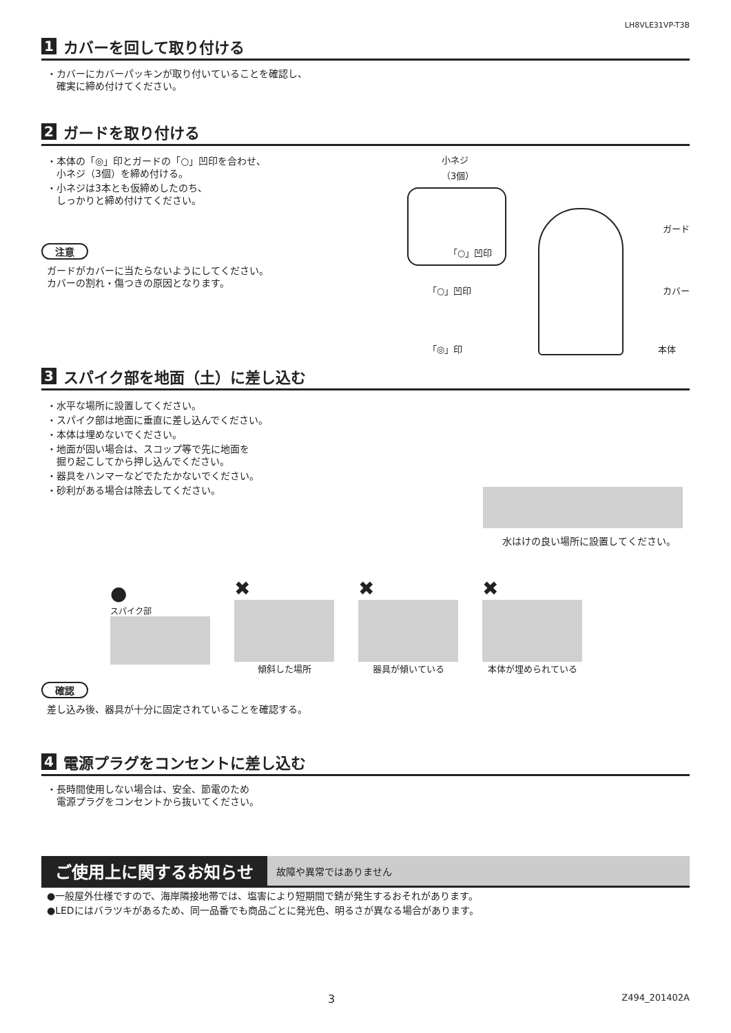LH8VLE31VP-T3B
1 カバーを回して取り付ける
・カバーにカバーパッキンが取り付いていることを確認し、
　確実に締め付けてください。
2 ガードを取り付ける
・本体の「◎」印とガードの「○」凹印を合わせ、
　小ネジ（3個）を締め付ける。
・小ネジは3本とも仮締めしたのち、
　しっかりと締め付けてください。
注意
ガードがカバーに当たらないようにしてください。
カバーの割れ・傷つきの原因となります。
小ネジ
（3個）
「○」凹印
ガード
「○」凹印 カバー
「◎」印 本体
3 スパイク部を地面（土）に差し込む
・水平な場所に設置してください。
・スパイク部は地面に垂直に差し込んでください。
・本体は埋めないでください。
・地面が固い場合は、スコップ等で先に地面を
　掘り起こしてから押し込んでください。
・器具をハンマーなどでたたかないでください。
・砂利がある場合は除去してください。
水はけの良い場所に設置してください。
●
スパイク部
✖
傾斜した場所
✖
器具が傾いている
✖
本体が埋められている
確認
差し込み後、器具が十分に固定されていることを確認する。
4 電源プラグをコンセントに差し込む
・長時間使用しない場合は、安全、節電のため
　電源プラグをコンセントから抜いてください。
ご使用上に関するお知らせ 故障や異常ではありません
●一般屋外仕様ですので、海岸隣接地帯では、塩害により短期間で錆が発生するおそれがあります。
●LEDにはバラツキがあるため、同一品番でも商品ごとに発光色、明るさが異なる場合があります。
3 Z494_201402A